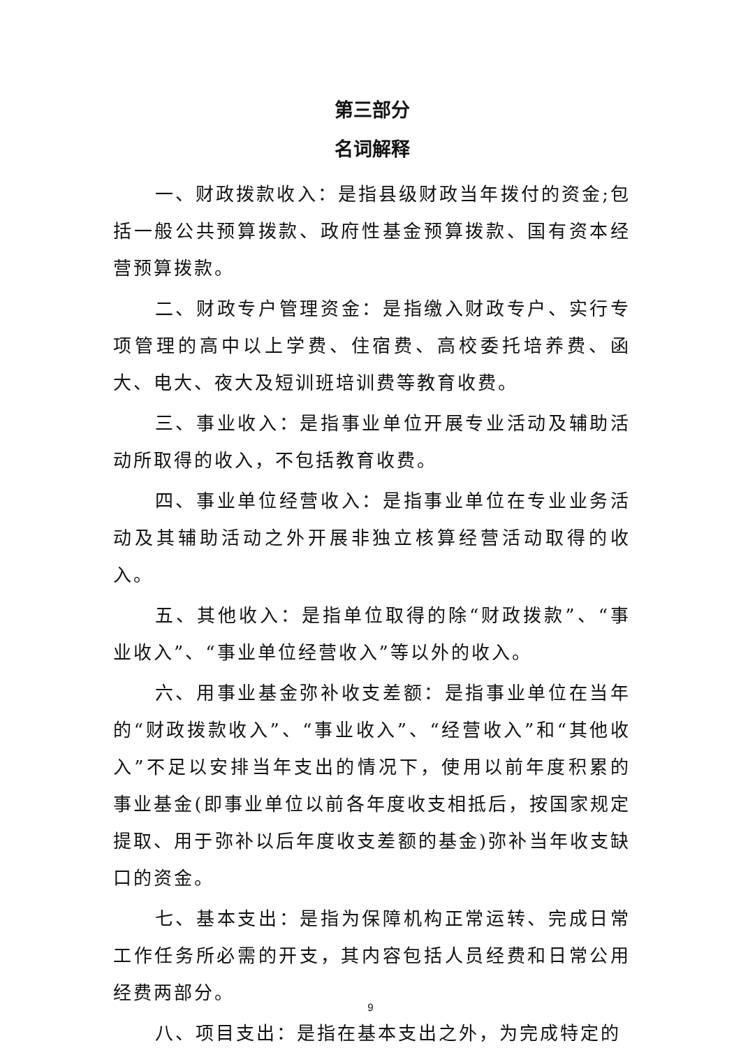第三部分
名词解释
一、财政拨款收入：是指县级财政当年拨付的资金;包括一般公共预算拨款、政府性基金预算拨款、国有资本经营预算拨款。
二、财政专户管理资金：是指缴入财政专户、实行专项管理的高中以上学费、住宿费、高校委托培养费、函大、电大、夜大及短训班培训费等教育收费。
三、事业收入：是指事业单位开展专业活动及辅助活动所取得的收入，不包括教育收费。
四、事业单位经营收入：是指事业单位在专业业务活动及其辅助活动之外开展非独立核算经营活动取得的收入。
五、其他收入：是指单位取得的除“财政拨款”、“事业收入”、“事业单位经营收入”等以外的收入。
六、用事业基金弥补收支差额：是指事业单位在当年的“财政拨款收入”、“事业收入”、“经营收入”和“其他收入”不足以安排当年支出的情况下，使用以前年度积累的事业基金(即事业单位以前各年度收支相抵后，按国家规定提取、用于弥补以后年度收支差额的基金)弥补当年收支缺口的资金。
七、基本支出：是指为保障机构正常运转、完成日常工作任务所必需的开支，其内容包括人员经费和日常公用经费两部分。
八、项目支出：是指在基本支出之外，为完成特定的
9